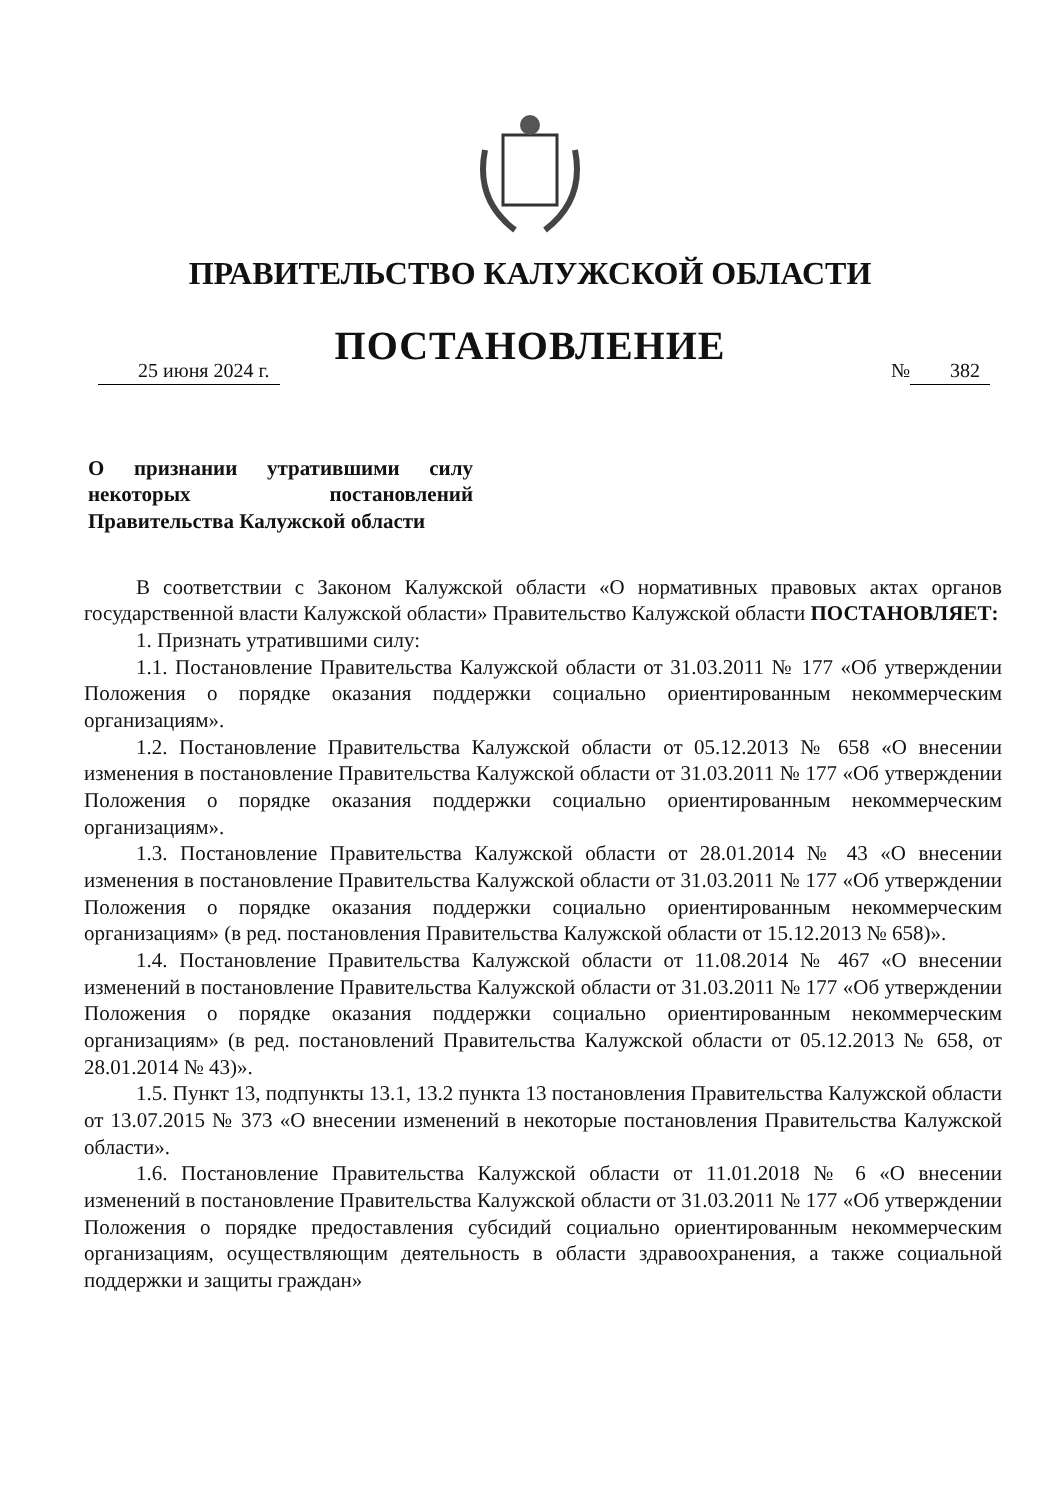ПРАВИТЕЛЬСТВО КАЛУЖСКОЙ ОБЛАСТИ
ПОСТАНОВЛЕНИЕ
25 июня 2024 г. № 382
О признании утратившими силу некоторых постановлений Правительства Калужской области
В соответствии с Законом Калужской области «О нормативных правовых актах органов государственной власти Калужской области» Правительство Калужской области ПОСТАНОВЛЯЕТ:
1. Признать утратившими силу:
1.1. Постановление Правительства Калужской области от 31.03.2011 № 177 «Об утверждении Положения о порядке оказания поддержки социально ориентированным некоммерческим организациям».
1.2. Постановление Правительства Калужской области от 05.12.2013 № 658 «О внесении изменения в постановление Правительства Калужской области от 31.03.2011 № 177 «Об утверждении Положения о порядке оказания поддержки социально ориентированным некоммерческим организациям».
1.3. Постановление Правительства Калужской области от 28.01.2014 № 43 «О внесении изменения в постановление Правительства Калужской области от 31.03.2011 № 177 «Об утверждении Положения о порядке оказания поддержки социально ориентированным некоммерческим организациям» (в ред. постановления Правительства Калужской области от 15.12.2013 № 658)».
1.4. Постановление Правительства Калужской области от 11.08.2014 № 467 «О внесении изменений в постановление Правительства Калужской области от 31.03.2011 № 177 «Об утверждении Положения о порядке оказания поддержки социально ориентированным некоммерческим организациям» (в ред. постановлений Правительства Калужской области от 05.12.2013 № 658, от 28.01.2014 № 43)».
1.5. Пункт 13, подпункты 13.1, 13.2 пункта 13 постановления Правительства Калужской области от 13.07.2015 № 373 «О внесении изменений в некоторые постановления Правительства Калужской области».
1.6. Постановление Правительства Калужской области от 11.01.2018 № 6 «О внесении изменений в постановление Правительства Калужской области от 31.03.2011 № 177 «Об утверждении Положения о порядке предоставления субсидий социально ориентированным некоммерческим организациям, осуществляющим деятельность в области здравоохранения, а также социальной поддержки и защиты граждан»